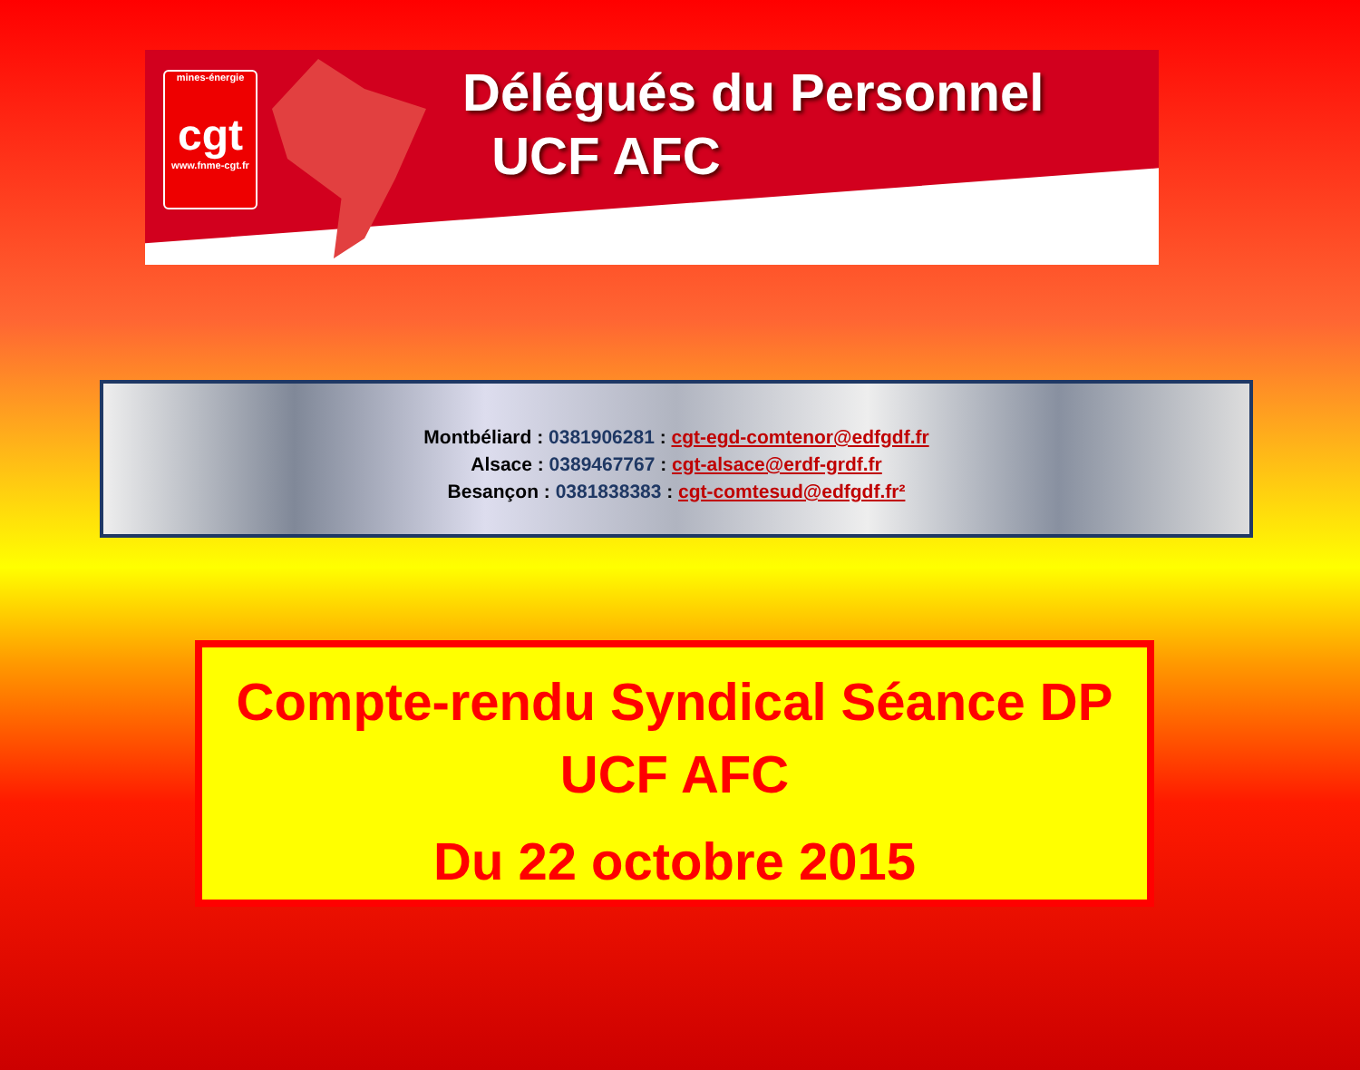mines-énergie
cgt
www.fnme-cgt.fr
Délégués du Personnel
UCF AFC
Montbéliard : 0381906281 : cgt-egd-comtenor@edfgdf.fr
Alsace : 0389467767 : cgt-alsace@erdf-grdf.fr
Besançon : 0381838383 : cgt-comtesud@edfgdf.fr²
Compte-rendu Syndical Séance DP
UCF AFC
Du 22 octobre 2015